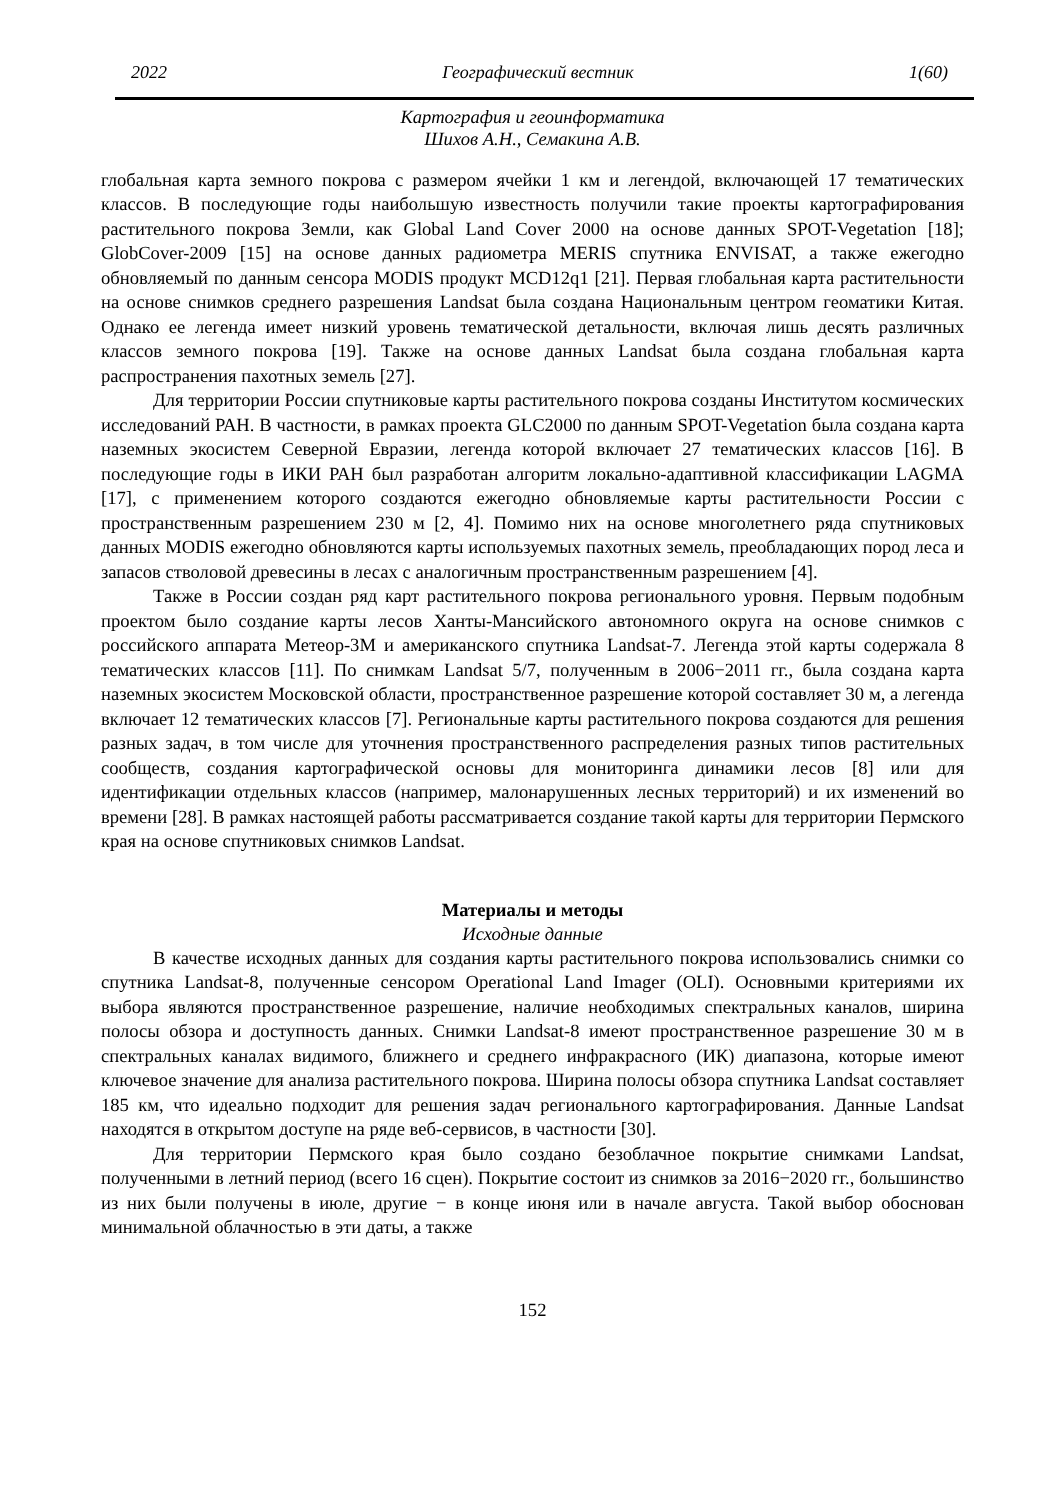2022 Географический вестник 1(60)
Картография и геоинформатика
Шихов А.Н., Семакина А.В.
глобальная карта земного покрова с размером ячейки 1 км и легендой, включающей 17 тематических классов. В последующие годы наибольшую известность получили такие проекты картографирования растительного покрова Земли, как Global Land Cover 2000 на основе данных SPOT-Vegetation [18]; GlobCover-2009 [15] на основе данных радиометра MERIS спутника ENVISAT, а также ежегодно обновляемый по данным сенсора MODIS продукт MCD12q1 [21]. Первая глобальная карта растительности на основе снимков среднего разрешения Landsat была создана Национальным центром геоматики Китая. Однако ее легенда имеет низкий уровень тематической детальности, включая лишь десять различных классов земного покрова [19]. Также на основе данных Landsat была создана глобальная карта распространения пахотных земель [27].
Для территории России спутниковые карты растительного покрова созданы Институтом космических исследований РАН. В частности, в рамках проекта GLC2000 по данным SPOT-Vegetation была создана карта наземных экосистем Северной Евразии, легенда которой включает 27 тематических классов [16]. В последующие годы в ИКИ РАН был разработан алгоритм локально-адаптивной классификации LAGMA [17], с применением которого создаются ежегодно обновляемые карты растительности России с пространственным разрешением 230 м [2, 4]. Помимо них на основе многолетнего ряда спутниковых данных MODIS ежегодно обновляются карты используемых пахотных земель, преобладающих пород леса и запасов стволовой древесины в лесах с аналогичным пространственным разрешением [4].
Также в России создан ряд карт растительного покрова регионального уровня. Первым подобным проектом было создание карты лесов Ханты-Мансийского автономного округа на основе снимков с российского аппарата Метеор-3М и американского спутника Landsat-7. Легенда этой карты содержала 8 тематических классов [11]. По снимкам Landsat 5/7, полученным в 2006−2011 гг., была создана карта наземных экосистем Московской области, пространственное разрешение которой составляет 30 м, а легенда включает 12 тематических классов [7]. Региональные карты растительного покрова создаются для решения разных задач, в том числе для уточнения пространственного распределения разных типов растительных сообществ, создания картографической основы для мониторинга динамики лесов [8] или для идентификации отдельных классов (например, малонарушенных лесных территорий) и их изменений во времени [28]. В рамках настоящей работы рассматривается создание такой карты для территории Пермского края на основе спутниковых снимков Landsat.
Материалы и методы
Исходные данные
В качестве исходных данных для создания карты растительного покрова использовались снимки со спутника Landsat-8, полученные сенсором Operational Land Imager (OLI). Основными критериями их выбора являются пространственное разрешение, наличие необходимых спектральных каналов, ширина полосы обзора и доступность данных. Снимки Landsat-8 имеют пространственное разрешение 30 м в спектральных каналах видимого, ближнего и среднего инфракрасного (ИК) диапазона, которые имеют ключевое значение для анализа растительного покрова. Ширина полосы обзора спутника Landsat составляет 185 км, что идеально подходит для решения задач регионального картографирования. Данные Landsat находятся в открытом доступе на ряде веб-сервисов, в частности [30].
Для территории Пермского края было создано безоблачное покрытие снимками Landsat, полученными в летний период (всего 16 сцен). Покрытие состоит из снимков за 2016−2020 гг., большинство из них были получены в июле, другие − в конце июня или в начале августа. Такой выбор обоснован минимальной облачностью в эти даты, а также
152